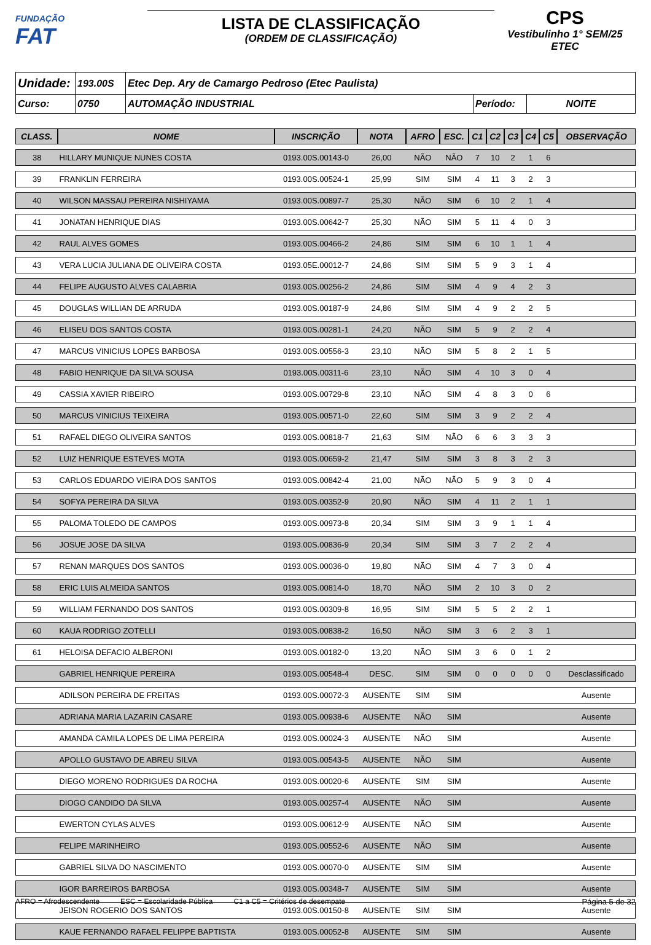FUNDAÇÃO
FAT
LISTA DE CLASSIFICAÇÃO
(ORDEM DE CLASSIFICAÇÃO)
CPS
Vestibulinho 1° SEM/25
ETEC
| Unidade: | 193.00S | Etec Dep. Ary de Camargo Pedroso (Etec Paulista) | | |
| Curso: | 0750 | AUTOMAÇÃO INDUSTRIAL | Período: | NOITE |
| CLASS. | NOME | INSCRIÇÃO | NOTA | AFRO | ESC. | C1 | C2 | C3 | C4 | C5 | OBSERVAÇÃO |
| --- | --- | --- | --- | --- | --- | --- | --- | --- | --- | --- | --- |
| 38 | HILLARY MUNIQUE NUNES COSTA | 0193.00S.00143-0 | 26,00 | NÃO | NÃO | 7 | 10 | 2 | 1 | 6 | |
| 39 | FRANKLIN FERREIRA | 0193.00S.00524-1 | 25,99 | SIM | SIM | 4 | 11 | 3 | 2 | 3 | |
| 40 | WILSON MASSAU PEREIRA NISHIYAMA | 0193.00S.00897-7 | 25,30 | NÃO | SIM | 6 | 10 | 2 | 1 | 4 | |
| 41 | JONATAN HENRIQUE DIAS | 0193.00S.00642-7 | 25,30 | NÃO | SIM | 5 | 11 | 4 | 0 | 3 | |
| 42 | RAUL ALVES GOMES | 0193.00S.00466-2 | 24,86 | SIM | SIM | 6 | 10 | 1 | 1 | 4 | |
| 43 | VERA LUCIA JULIANA DE OLIVEIRA COSTA | 0193.05E.00012-7 | 24,86 | SIM | SIM | 5 | 9 | 3 | 1 | 4 | |
| 44 | FELIPE AUGUSTO ALVES CALABRIA | 0193.00S.00256-2 | 24,86 | SIM | SIM | 4 | 9 | 4 | 2 | 3 | |
| 45 | DOUGLAS WILLIAN DE ARRUDA | 0193.00S.00187-9 | 24,86 | SIM | SIM | 4 | 9 | 2 | 2 | 5 | |
| 46 | ELISEU DOS SANTOS COSTA | 0193.00S.00281-1 | 24,20 | NÃO | SIM | 5 | 9 | 2 | 2 | 4 | |
| 47 | MARCUS VINICIUS LOPES BARBOSA | 0193.00S.00556-3 | 23,10 | NÃO | SIM | 5 | 8 | 2 | 1 | 5 | |
| 48 | FABIO HENRIQUE DA SILVA SOUSA | 0193.00S.00311-6 | 23,10 | NÃO | SIM | 4 | 10 | 3 | 0 | 4 | |
| 49 | CASSIA XAVIER RIBEIRO | 0193.00S.00729-8 | 23,10 | NÃO | SIM | 4 | 8 | 3 | 0 | 6 | |
| 50 | MARCUS VINICIUS TEIXEIRA | 0193.00S.00571-0 | 22,60 | SIM | SIM | 3 | 9 | 2 | 2 | 4 | |
| 51 | RAFAEL DIEGO OLIVEIRA SANTOS | 0193.00S.00818-7 | 21,63 | SIM | NÃO | 6 | 6 | 3 | 3 | 3 | |
| 52 | LUIZ HENRIQUE ESTEVES MOTA | 0193.00S.00659-2 | 21,47 | SIM | SIM | 3 | 8 | 3 | 2 | 3 | |
| 53 | CARLOS EDUARDO VIEIRA DOS SANTOS | 0193.00S.00842-4 | 21,00 | NÃO | NÃO | 5 | 9 | 3 | 0 | 4 | |
| 54 | SOFYA PEREIRA DA SILVA | 0193.00S.00352-9 | 20,90 | NÃO | SIM | 4 | 11 | 2 | 1 | 1 | |
| 55 | PALOMA TOLEDO DE CAMPOS | 0193.00S.00973-8 | 20,34 | SIM | SIM | 3 | 9 | 1 | 1 | 4 | |
| 56 | JOSUE JOSE DA SILVA | 0193.00S.00836-9 | 20,34 | SIM | SIM | 3 | 7 | 2 | 2 | 4 | |
| 57 | RENAN MARQUES DOS SANTOS | 0193.00S.00036-0 | 19,80 | NÃO | SIM | 4 | 7 | 3 | 0 | 4 | |
| 58 | ERIC LUIS ALMEIDA SANTOS | 0193.00S.00814-0 | 18,70 | NÃO | SIM | 2 | 10 | 3 | 0 | 2 | |
| 59 | WILLIAM FERNANDO DOS SANTOS | 0193.00S.00309-8 | 16,95 | SIM | SIM | 5 | 5 | 2 | 2 | 1 | |
| 60 | KAUA RODRIGO ZOTELLI | 0193.00S.00838-2 | 16,50 | NÃO | SIM | 3 | 6 | 2 | 3 | 1 | |
| 61 | HELOISA DEFACIO ALBERONI | 0193.00S.00182-0 | 13,20 | NÃO | SIM | 3 | 6 | 0 | 1 | 2 | |
| | GABRIEL HENRIQUE PEREIRA | 0193.00S.00548-4 | DESC. | SIM | SIM | 0 | 0 | 0 | 0 | 0 | Desclassificado |
| | ADILSON PEREIRA DE FREITAS | 0193.00S.00072-3 | AUSENTE | SIM | SIM | | | | | | Ausente |
| | ADRIANA MARIA LAZARIN CASARE | 0193.00S.00938-6 | AUSENTE | NÃO | SIM | | | | | | Ausente |
| | AMANDA CAMILA LOPES DE LIMA PEREIRA | 0193.00S.00024-3 | AUSENTE | NÃO | SIM | | | | | | Ausente |
| | APOLLO GUSTAVO DE ABREU SILVA | 0193.00S.00543-5 | AUSENTE | NÃO | SIM | | | | | | Ausente |
| | DIEGO MORENO RODRIGUES DA ROCHA | 0193.00S.00020-6 | AUSENTE | SIM | SIM | | | | | | Ausente |
| | DIOGO CANDIDO DA SILVA | 0193.00S.00257-4 | AUSENTE | NÃO | SIM | | | | | | Ausente |
| | EWERTON CYLAS ALVES | 0193.00S.00612-9 | AUSENTE | NÃO | SIM | | | | | | Ausente |
| | FELIPE MARINHEIRO | 0193.00S.00552-6 | AUSENTE | NÃO | SIM | | | | | | Ausente |
| | GABRIEL SILVA DO NASCIMENTO | 0193.00S.00070-0 | AUSENTE | SIM | SIM | | | | | | Ausente |
| | IGOR BARREIROS BARBOSA | 0193.00S.00348-7 | AUSENTE | SIM | SIM | | | | | | Ausente |
| | JEISON ROGERIO DOS SANTOS | 0193.00S.00150-8 | AUSENTE | SIM | SIM | | | | | | Ausente |
| | KAUE FERNANDO RAFAEL FELIPPE BAPTISTA | 0193.00S.00052-8 | AUSENTE | SIM | SIM | | | | | | Ausente |
AFRO = Afrodescendente ESC = Escolaridade Pública C1 a C5 = Critérios de desempate Página 5 de 32